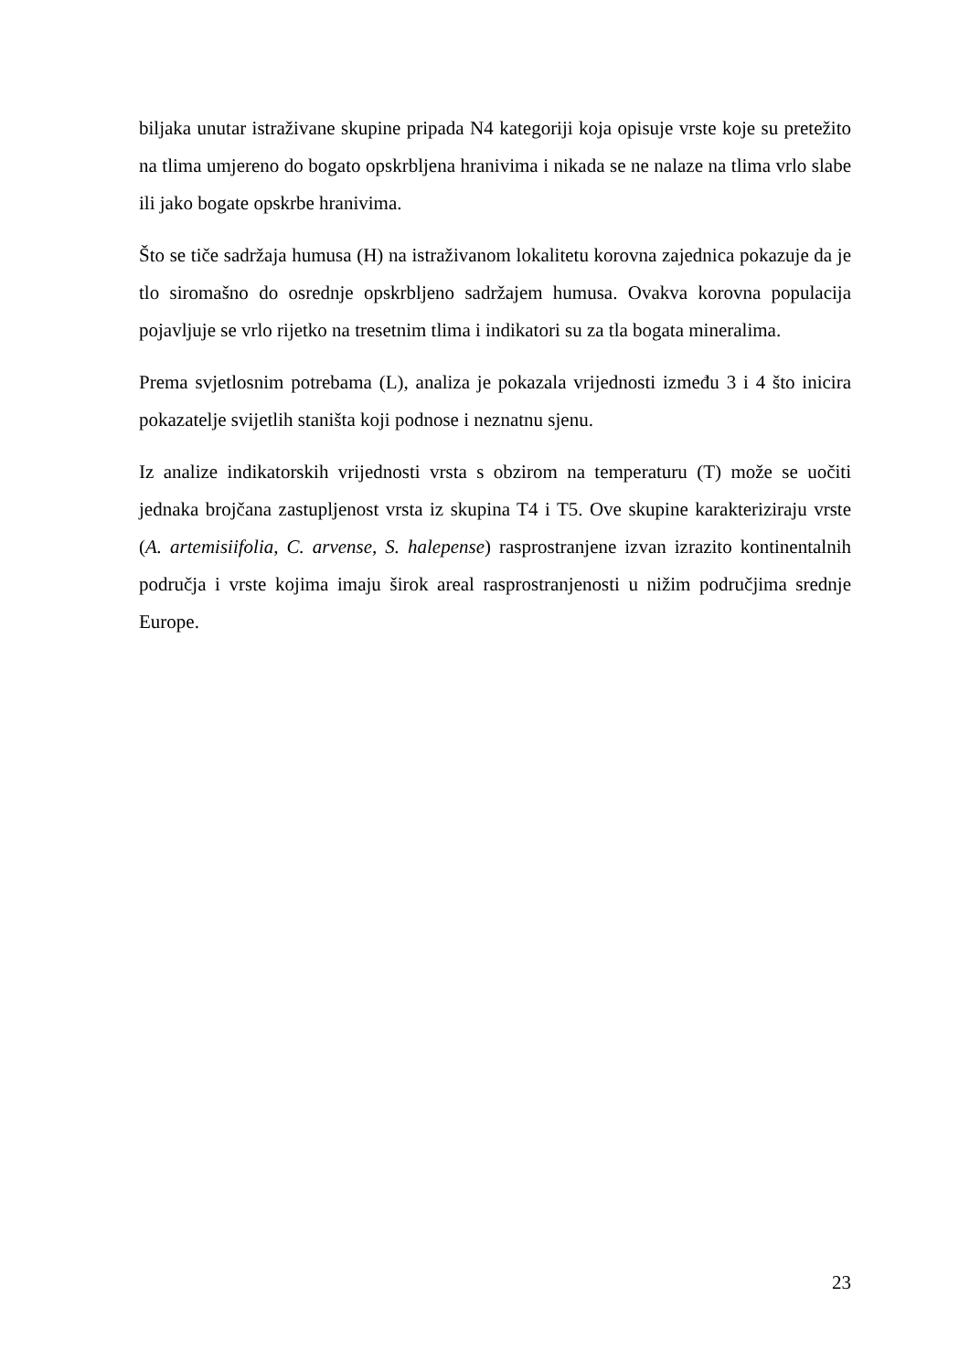biljaka unutar istraživane skupine pripada N4 kategoriji koja opisuje vrste koje su pretežito na tlima umjereno do bogato opskrbljena hranivima i nikada se ne nalaze na tlima vrlo slabe ili jako bogate opskrbe hranivima.
Što se tiče sadržaja humusa (H) na istraživanom lokalitetu korovna zajednica pokazuje da je tlo siromašno do osrednje opskrbljeno sadržajem humusa. Ovakva korovna populacija pojavljuje se vrlo rijetko na tresetnim tlima i indikatori su za tla bogata mineralima.
Prema svjetlosnim potrebama (L), analiza je pokazala vrijednosti između 3 i 4 što inicira pokazatelje svijetlih staništa koji podnose i neznatnu sjenu.
Iz analize indikatorskih vrijednosti vrsta s obzirom na temperaturu (T) može se uočiti jednaka brojčana zastupljenost vrsta iz skupina T4 i T5. Ove skupine karakteriziraju vrste (A. artemisiifolia, C. arvense, S. halepense) rasprostranjene izvan izrazito kontinentalnih područja i vrste kojima imaju širok areal rasprostranjenosti u nižim područjima srednje Europe.
23